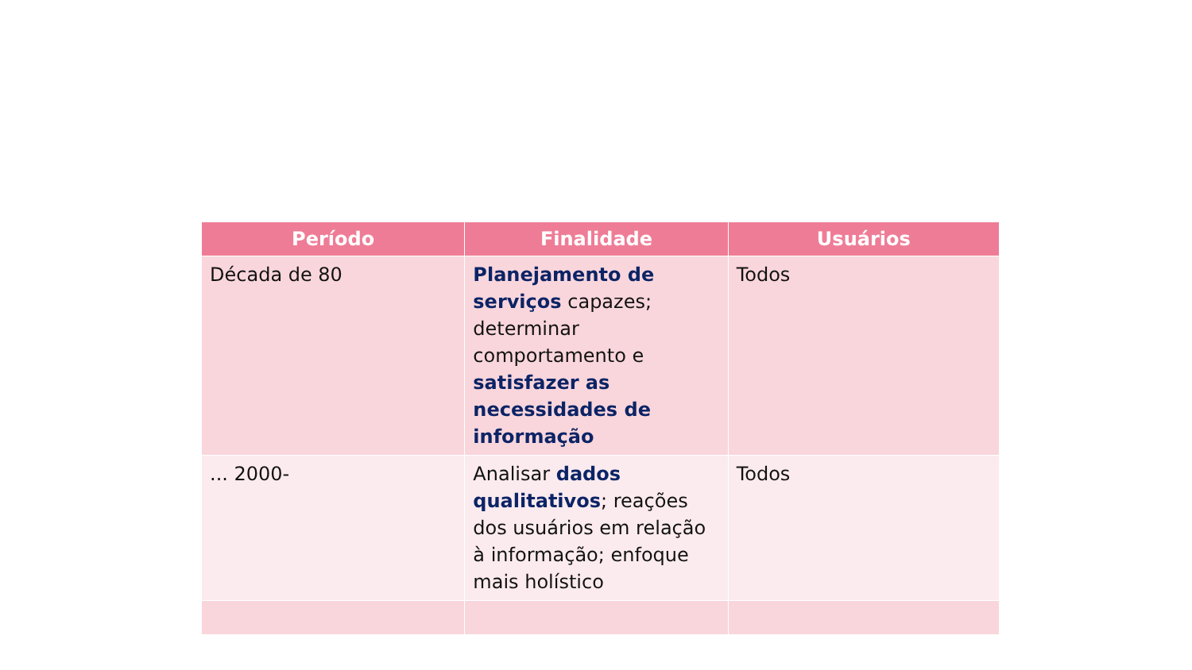| Período | Finalidade | Usuários |
| --- | --- | --- |
| Década de 80 | Planejamento de serviços capazes; determinar comportamento e satisfazer as necessidades de informação | Todos |
| ... 2000- | Analisar dados qualitativos ; reações dos usuários em relação à informação; enfoque mais holístico | Todos |